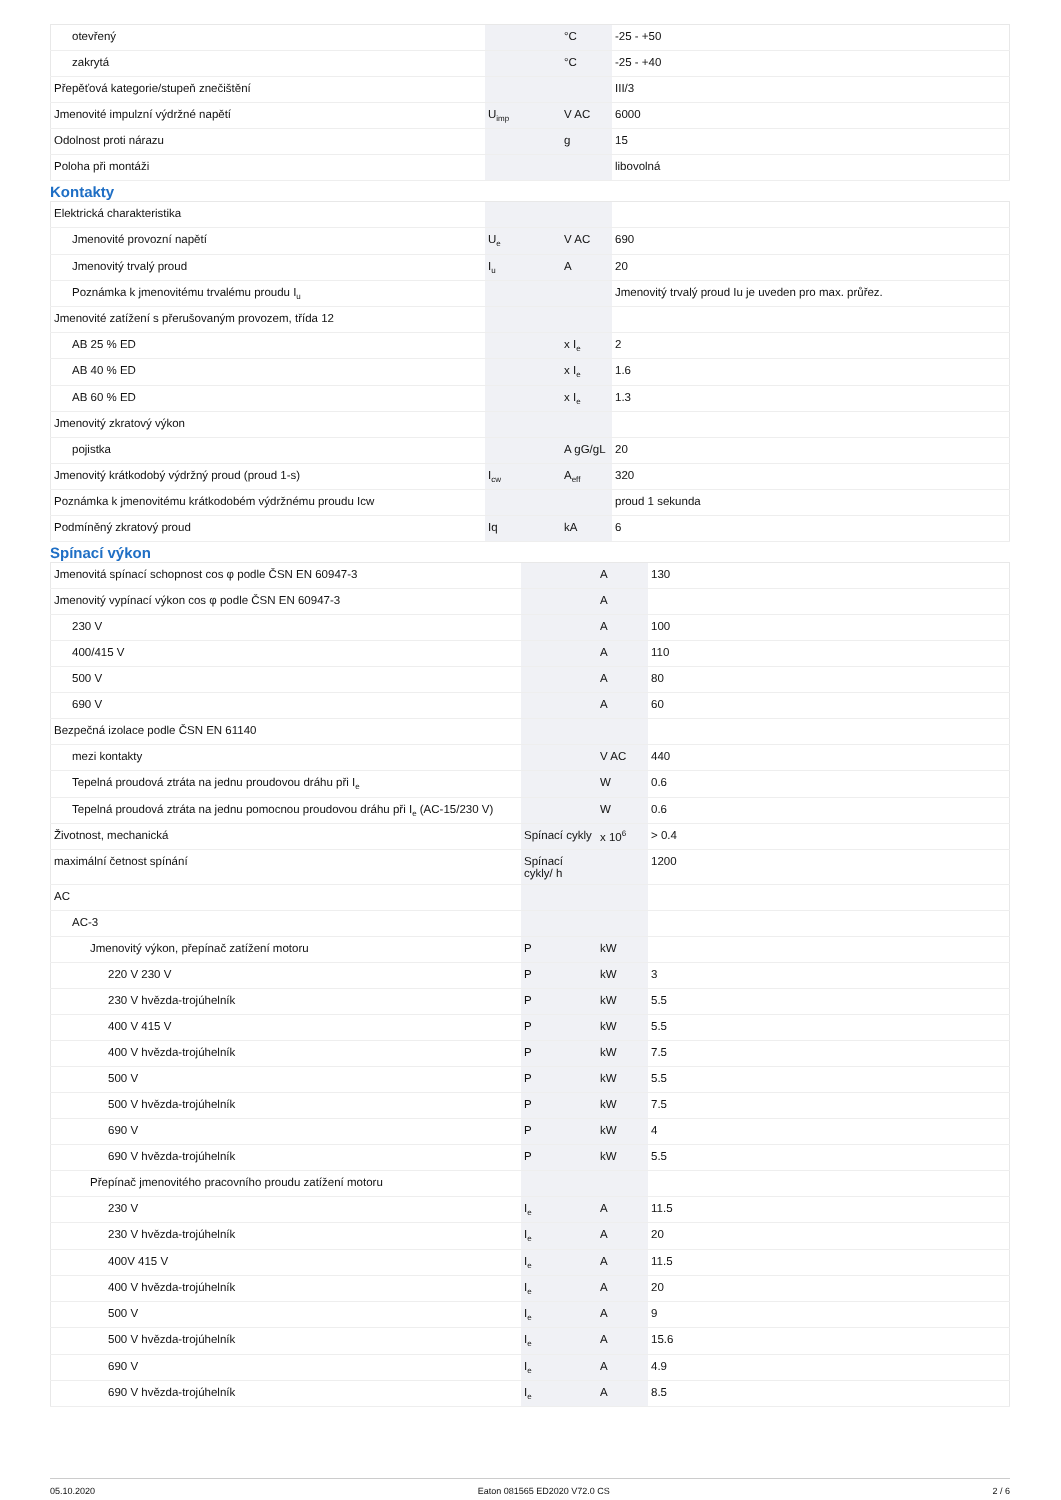| otevřený | | °C | -25 - +50 |
| zakrytá | | °C | -25 - +40 |
| Přepěťová kategorie/stupeň znečištění | | | III/3 |
| Jmenovité impulzní výdržné napětí | U<sub>imp</sub> | V AC | 6000 |
| Odolnost proti nárazu | | g | 15 |
| Poloha při montáži | | | libovolná |
Kontakty
| Elektrická charakteristika | | | |
| Jmenovité provozní napětí | U<sub>e</sub> | V AC | 690 |
| Jmenovitý trvalý proud | I<sub>u</sub> | A | 20 |
| Poznámka k jmenovitému trvalému proudu I<sub>u</sub> | | | Jmenovitý trvalý proud Iu je uveden pro max. průřez. |
| Jmenovité zatížení s přerušovaným provozem, třída 12 | | | |
| AB 25 % ED | | x I<sub>e</sub> | 2 |
| AB 40 % ED | | x I<sub>e</sub> | 1.6 |
| AB 60 % ED | | x I<sub>e</sub> | 1.3 |
| Jmenovitý zkratový výkon | | | |
| pojistka | | A gG/gL | 20 |
| Jmenovitý krátkodobý výdržný proud (proud 1-s) | I<sub>cw</sub> | A<sub>eff</sub> | 320 |
| Poznámka k jmenovitému krátkodobém výdržnému proudu Icw | | | proud 1 sekunda |
| Podmíněný zkratový proud | Iq | kA | 6 |
Spínací výkon
| Jmenovitá spínací schopnost cos φ podle ČSN EN 60947-3 | | A | 130 |
| Jmenovitý vypínací výkon cos φ podle ČSN EN 60947-3 | | A | |
| 230 V | | A | 100 |
| 400/415 V | | A | 110 |
| 500 V | | A | 80 |
| 690 V | | A | 60 |
| Bezpečná izolace podle ČSN EN 61140 | | | |
| mezi kontakty | | V AC | 440 |
| Tepelná proudová ztráta na jednu proudovou dráhu při I<sub>e</sub> | | W | 0.6 |
| Tepelná proudová ztráta na jednu pomocnou proudovou dráhu při I<sub>e</sub> (AC-15/230 V) | | W | 0.6 |
| Životnost, mechanická | Spínací cykly | x 10<sup>6</sup> | > 0.4 |
| maximální četnost spínání | Spínací cykly/ h | | 1200 |
| AC | | | |
| AC-3 | | | |
| Jmenovitý výkon, přepínač zatížení motoru | P | kW | |
| 220 V 230 V | P | kW | 3 |
| 230 V hvězda-trojúhelník | P | kW | 5.5 |
| 400 V 415 V | P | kW | 5.5 |
| 400 V hvězda-trojúhelník | P | kW | 7.5 |
| 500 V | P | kW | 5.5 |
| 500 V hvězda-trojúhelník | P | kW | 7.5 |
| 690 V | P | kW | 4 |
| 690 V hvězda-trojúhelník | P | kW | 5.5 |
| Přepínač jmenovitého pracovního proudu zatížení motoru | | | |
| 230 V | I<sub>e</sub> | A | 11.5 |
| 230 V hvězda-trojúhelník | I<sub>e</sub> | A | 20 |
| 400V 415 V | I<sub>e</sub> | A | 11.5 |
| 400 V hvězda-trojúhelník | I<sub>e</sub> | A | 20 |
| 500 V | I<sub>e</sub> | A | 9 |
| 500 V hvězda-trojúhelník | I<sub>e</sub> | A | 15.6 |
| 690 V | I<sub>e</sub> | A | 4.9 |
| 690 V hvězda-trojúhelník | I<sub>e</sub> | A | 8.5 |
05.10.2020 Eaton 081565 ED2020 V72.0 CS 2 / 6